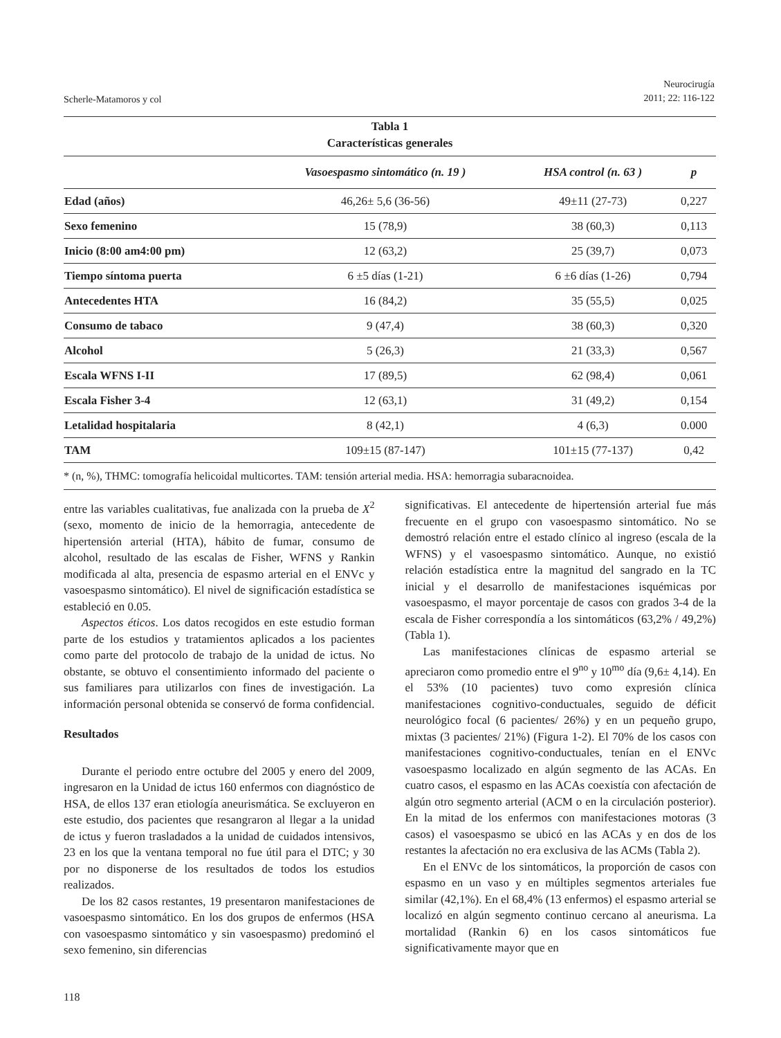Scherle-Matamoros y col Neurocirugía
2011; 22: 116-122
Tabla 1
Características generales
| | Vasoespasmo sintomático (n. 19 ) | HSA control (n. 63 ) | p |
| --- | --- | --- | --- |
| Edad (años) | 46,26± 5,6 (36-56) | 49±11 (27-73) | 0,227 |
| Sexo femenino | 15 (78,9) | 38 (60,3) | 0,113 |
| Inicio (8:00 am4:00 pm) | 12 (63,2) | 25 (39,7) | 0,073 |
| Tiempo síntoma puerta | 6 ±5 días (1-21) | 6 ±6 días (1-26) | 0,794 |
| Antecedentes HTA | 16 (84,2) | 35 (55,5) | 0,025 |
| Consumo de tabaco | 9 (47,4) | 38 (60,3) | 0,320 |
| Alcohol | 5 (26,3) | 21 (33,3) | 0,567 |
| Escala WFNS I-II | 17 (89,5) | 62 (98,4) | 0,061 |
| Escala Fisher 3-4 | 12 (63,1) | 31 (49,2) | 0,154 |
| Letalidad hospitalaria | 8 (42,1) | 4 (6,3) | 0.000 |
| TAM | 109±15 (87-147) | 101±15 (77-137) | 0,42 |
* (n, %), THMC: tomografía helicoidal multicortes. TAM: tensión arterial media. HSA: hemorragia subaracnoidea.
entre las variables cualitativas, fue analizada con la prueba de X<sup>2</sup> (sexo, momento de inicio de la hemorragia, antecedente de hipertensión arterial (HTA), hábito de fumar, consumo de alcohol, resultado de las escalas de Fisher, WFNS y Rankin modificada al alta, presencia de espasmo arterial en el ENVc y vasoespasmo sintomático). El nivel de significación estadística se estableció en 0.05.
Aspectos éticos. Los datos recogidos en este estudio forman parte de los estudios y tratamientos aplicados a los pacientes como parte del protocolo de trabajo de la unidad de ictus. No obstante, se obtuvo el consentimiento informado del paciente o sus familiares para utilizarlos con fines de investigación. La información personal obtenida se conservó de forma confidencial.
Resultados
Durante el periodo entre octubre del 2005 y enero del 2009, ingresaron en la Unidad de ictus 160 enfermos con diagnóstico de HSA, de ellos 137 eran etiología aneurismática. Se excluyeron en este estudio, dos pacientes que resangraron al llegar a la unidad de ictus y fueron trasladados a la unidad de cuidados intensivos, 23 en los que la ventana temporal no fue útil para el DTC; y 30 por no disponerse de los resultados de todos los estudios realizados.
De los 82 casos restantes, 19 presentaron manifestaciones de vasoespasmo sintomático. En los dos grupos de enfermos (HSA con vasoespasmo sintomático y sin vasoespasmo) predominó el sexo femenino, sin diferencias
significativas. El antecedente de hipertensión arterial fue más frecuente en el grupo con vasoespasmo sintomático. No se demostró relación entre el estado clínico al ingreso (escala de la WFNS) y el vasoespasmo sintomático. Aunque, no existió relación estadística entre la magnitud del sangrado en la TC inicial y el desarrollo de manifestaciones isquémicas por vasoespasmo, el mayor porcentaje de casos con grados 3-4 de la escala de Fisher correspondía a los sintomáticos (63,2% / 49,2%) (Tabla 1).
Las manifestaciones clínicas de espasmo arterial se apreciaron como promedio entre el 9<sup>no</sup> y 10<sup>mo</sup> día (9,6± 4,14). En el 53% (10 pacientes) tuvo como expresión clínica manifestaciones cognitivo-conductuales, seguido de déficit neurológico focal (6 pacientes/ 26%) y en un pequeño grupo, mixtas (3 pacientes/ 21%) (Figura 1-2). El 70% de los casos con manifestaciones cognitivo-conductuales, tenían en el ENVc vasoespasmo localizado en algún segmento de las ACAs. En cuatro casos, el espasmo en las ACAs coexistía con afectación de algún otro segmento arterial (ACM o en la circulación posterior). En la mitad de los enfermos con manifestaciones motoras (3 casos) el vasoespasmo se ubicó en las ACAs y en dos de los restantes la afectación no era exclusiva de las ACMs (Tabla 2).
En el ENVc de los sintomáticos, la proporción de casos con espasmo en un vaso y en múltiples segmentos arteriales fue similar (42,1%). En el 68,4% (13 enfermos) el espasmo arterial se localizó en algún segmento continuo cercano al aneurisma. La mortalidad (Rankin 6) en los casos sintomáticos fue significativamente mayor que en
118